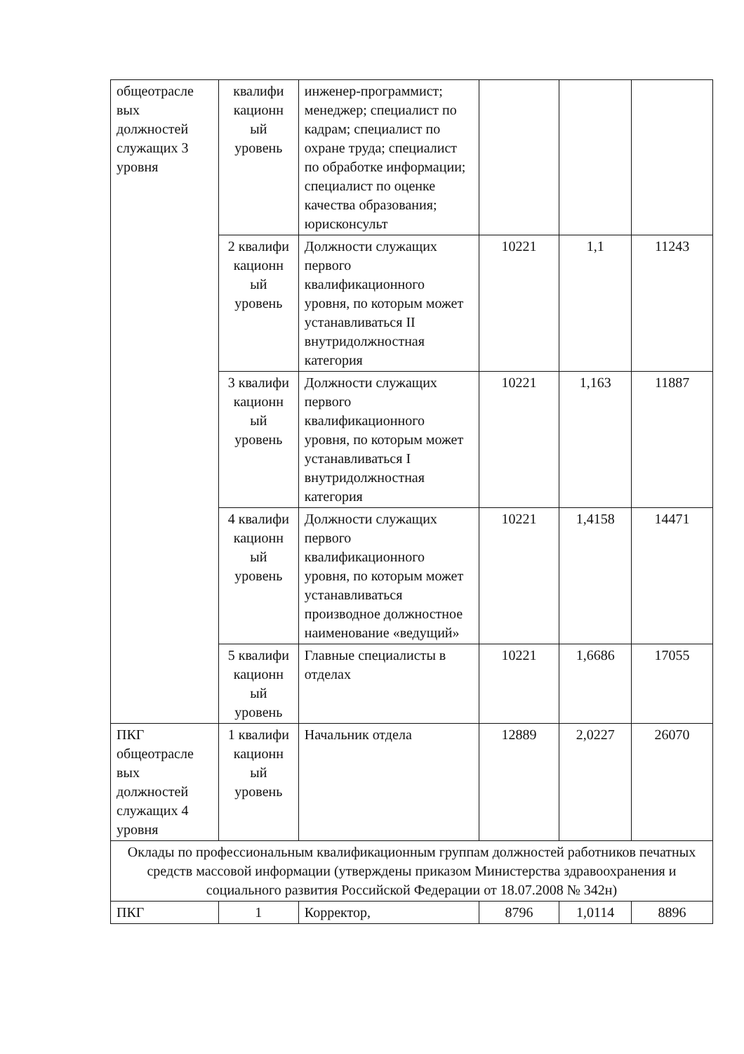| общеотрасле вых должностей служащих 3 уровня | квалифи кационн ый уровень | инженер-программист; менеджер; специалист по кадрам; специалист по охране труда; специалист по обработке информации; специалист по оценке качества образования; юрисконсульт | | | |
| | 2 квалифи кационн ый уровень | Должности служащих первого квалификационного уровня, по которым может устанавливаться II внутридолжностная категория | 10221 | 1,1 | 11243 |
| | 3 квалифи кационн ый уровень | Должности служащих первого квалификационного уровня, по которым может устанавливаться I внутридолжностная категория | 10221 | 1,163 | 11887 |
| | 4 квалифи кационн ый уровень | Должности служащих первого квалификационного уровня, по которым может устанавливаться производное должностное наименование «ведущий» | 10221 | 1,4158 | 14471 |
| | 5 квалифи кационн ый уровень | Главные специалисты в отделах | 10221 | 1,6686 | 17055 |
| ПКГ общеотрасле вых должностей служащих 4 уровня | 1 квалифи кационн ый уровень | Начальник отдела | 12889 | 2,0227 | 26070 |
| Оклады по профессиональным квалификационным группам должностей работников печатных средств массовой информации (утверждены приказом Министерства здравоохранения и социального развития Российской Федерации от 18.07.2008 № 342н) | | | | | |
| ПКГ | 1 | Корректор, | 8796 | 1,0114 | 8896 |